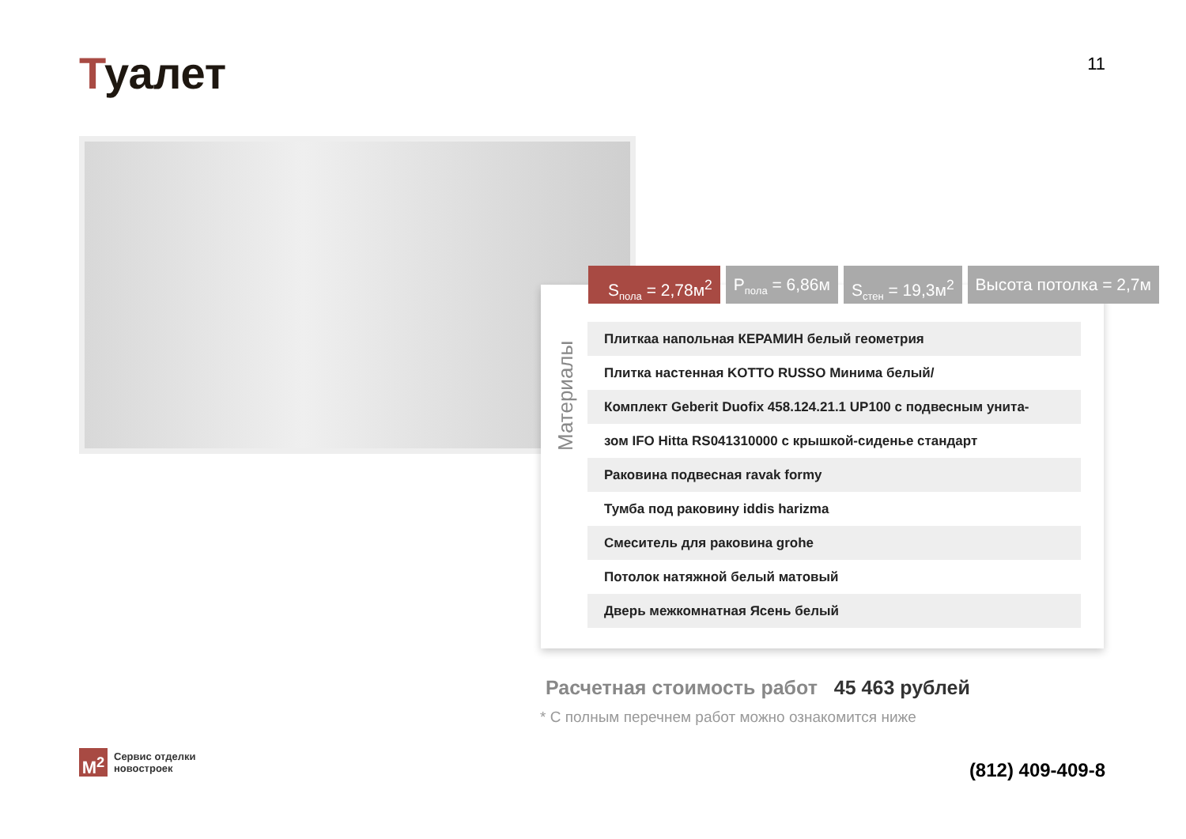Туалет
11
S<sub>пола</sub> = 2,78м<sup>2</sup> P<sub>пола</sub> = 6,86м S<sub>стен</sub> = 19,3м<sup>2</sup> Высота потолка = 2,7м
Материалы
| Плиткаа напольная КЕРАМИН белый геометрия |
| Плитка настенная KOTTO RUSSO Минима белый/ |
| Комплект Geberit Duofix 458.124.21.1 UP100 с подвесным унита- |
| зом IFO Hitta RS041310000 с крышкой-сиденье стандарт |
| Раковина подвесная ravak formy |
| Тумба под раковину iddis harizma |
| Смеситель для раковина grohe |
| Потолок натяжной белый матовый |
| Дверь межкомнатная Ясень белый |
Расчетная стоимость работ 45 463 рублей
* С полным перечнем работ можно ознакомится ниже
M<sup>2</sup>
Сервис отделки
новостроек
(812) 409-409-8